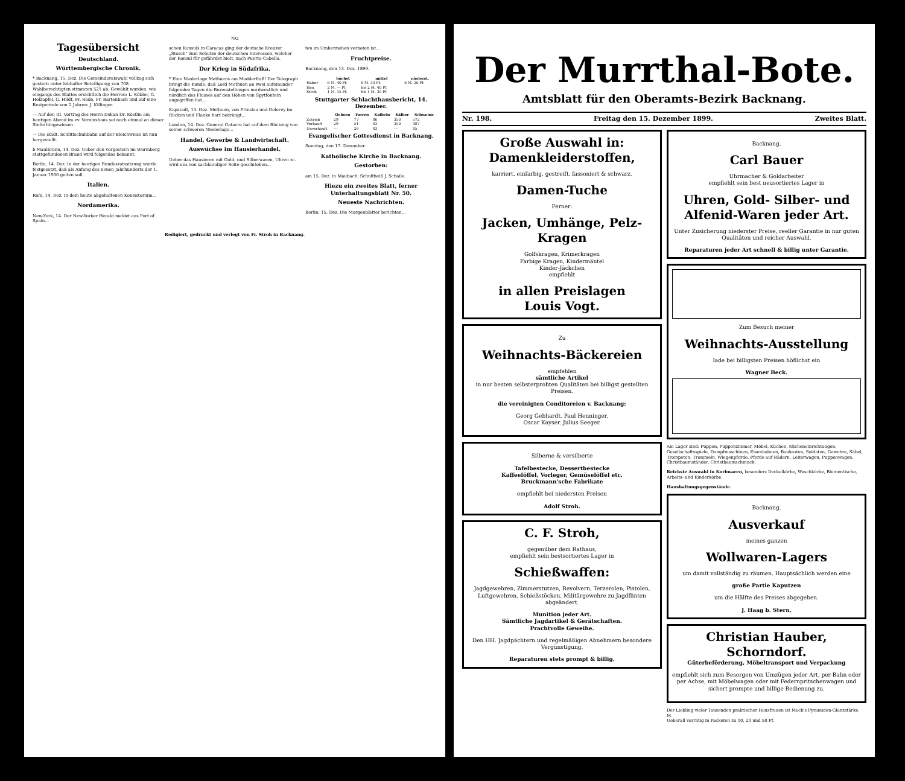792
Tagesübersicht
Deutschland.
Württembergische Chronik.
* Backnang, 15. Dez. Die Gemeinderatswahl vollzog sich gestern unter lebhafter Beteiligung; von 708 Wahlberechtigten stimmten 521 ab. Gewählt wurden, wie eingangs des Blattes ersichtlich die Herren: L. Kübler, G. Holzapfel, G. Hildt, Fr. Rode, Fr. Bartenbach und auf eine Restperiode von 2 Jahren: J. Killinger.
— Auf den III. Vortrag des Herrn Dekan Dr. Köstlin am heutigen Abend im ev. Vereinshaus sei noch einmal an dieser Stelle hingewiesen.
— Die städt. Schlittschuhbahn auf der Bleichwiese ist nun hergestellt.
b Maulbronn, 14. Dez. Ueber den vorgestern im Wurmberg stattgefundenen Brand wird folgendes bekannt.
Berlin, 14. Dez. In der heutigen Bundesratssitzung wurde festgesetzt, daß als Anfang des neuen Jahrhunderts der 1. Januar 1900 gelten soll.
Italien.
Rom, 14. Dez. In dem heute abgehaltenen Konsistorium...
Nordamerika.
New-York, 14. Der New-Yorker Herald meldet aus Port of Spain...
schen Konsuls in Caracas ging der deutsche Kreuzer „Stosch" zum Schutze der deutschen Interessen, welcher der Konsul für gefährdet hielt, nach Puerto-Cabello.
Der Krieg in Südafrika.
* Eine Niederlage Methuens am Modderfluß! Der Telegraph bringt die Kunde, daß Lord Methuen an zwei aufeinander folgenden Tagen die Burenstellungen nordwestlich und nördlich des Flusses auf den Höhen von Spytfontein angegriffen hat...
Kapstadt, 13. Dez. Methuen, von Prinsloo und Delorey im Rücken und Flanke hart bedrängt...
London, 14. Dez. General Gatacre hat auf dem Rückzug von seiner schweren Niederlage...
Handel, Gewerbe & Landwirtschaft.
Auswüchse im Hausierhandel.
Ueber das Hausieren mit Gold- und Silberwaren, Uhren zc. wird uns von sachkundiger Seite geschrieben...
ten im Umherziehen verboten ist...
Fruchtpreise.
Backnang, den 13. Dez. 1899.
| | höchst | mittel | niederst. |
| --- | --- | --- | --- |
| Haber | 6 M. 40 Pf. | 6 M. 33 Pf. | 6 M. 20 Pf. |
| Heu | 2 M. — Pf. | bis 2 M. 40 Pf. | |
| Stroh | 1 M. 15 Pf. | bis 1 M. 30 Pf. | |
Stuttgarter Schlachthausbericht, 14. Dezember.
| | Ochsen | Farren | Kalbeln | Kälber | Schweine |
| --- | --- | --- | --- | --- | --- |
| Zutrieb | 29 | 77 | 86 | 350 | 572 |
| Verkauft | 29 | 51 | 43 | 350 | 487 |
| Unverkauft | — | 26 | 43 | — | 85 |
Evangelischer Gottesdienst in Backnang.
Sonntag, den 17. Dezember.
Katholische Kirche in Backnang.
Gestorben:
am 15. Dez. in Maubach: Schultheiß J. Schaile.
Hiezu ein zweites Blatt, ferner Unterhaltungsblatt Nr. 50.
Neueste Nachrichten.
Berlin, 15. Dez. Die Morgenblätter berichten...
Redigiert, gedruckt und verlegt von Fr. Stroh in Backnang.
Der Murrthal-Bote.
Amtsblatt für den Oberamts-Bezirk Backnang.
Nr. 198. Freitag den 15. Dezember 1899. Zweites Blatt.
Große Auswahl in:
Damenkleiderstoffen,
karriert, einfarbig, gestreift, fassoniert & schwarz.
Damen-Tuche
Ferner:
Jacken, Umhänge, Pelz-Kragen
Golfskragen, Krimerkragen
Farbige Kragen, Kindermäntel
Kinder-Jäckchen
empfiehlt
in allen Preislagen
Louis Vogt.
Zu
Weihnachts-Bäckereien
empfehlen
sämtliche Artikel
in nur besten selbsterprobten Qualitäten bei billigst gestellten Preisen.
die vereinigten Conditoreien v. Backnang:
Georg Gebhardt. Paul Henninger.
Oscar Kayser. Julius Seeger.
Silberne & versilberte
Tafelbestecke, Dessertbestecke
Kaffeelöffel, Vorleger, Gemüselöffel etc.
Bruckmann'sche Fabrikate
empfiehlt bei niedersten Preisen
Adolf Stroh.
C. F. Stroh,
gegenüber dem Rathaus,
empfiehlt sein bestsortiertes Lager in
Schießwaffen:
Jagdgewehren, Zimmerstutzen, Revolvern, Terzerolen, Pistolen, Luftgewehren, Schießstöcken, Militärgewehre zu Jagdflinten abgeändert.
Munition jeder Art.
Sämtliche Jagdartikel & Gerätschaften.
Prachtvolle Geweihe.
Den HH. Jagdpächtern und regelmäßigen Abnehmern besondere Vergünstigung.
Reparaturen stets prompt & billig.
Backnang.
Carl Bauer
Uhrmacher & Goldarbeiter
empfiehlt sein best neusortiertes Lager in
Uhren, Gold- Silber- und Alfenid-Waren jeder Art.
Unter Zusicherung niederster Preise, reeller Garantie in nur guten Qualitäten und reicher Auswahl.
Reparaturen jeder Art schnell & billig unter Garantie.
Zum Besuch meiner
Weihnachts-Ausstellung
lade bei billigsten Preisen höflichst ein
Wagner Beck.
Am Lager sind: Puppen, Puppenzimmer, Möbel, Küchen, Kücheneinrichtungen, Gesellschaftsspiele, Dampfmaschinen, Eisenbahnen, Baukasten, Soldaten, Gewehre, Säbel, Trompeten, Trommeln, Wiegenpferde, Pferde auf Rädern, Leiterwagen, Puppenwagen, Christbaumständer, Christbaumschmuck.
Reichste Auswahl in Korbwaren, besonders Deckelkörbe, Waschkörbe, Blumentische, Arbeits- und Kinderkörbe.
Haushaltungsgegenstände.
Backnang.
Ausverkauf
meines ganzen
Wollwaren-Lagers
um damit vollständig zu räumen. Hauptsächlich werden eine
große Partie Kaputzen
um die Hälfte des Preises abgegeben.
J. Haag b. Stern.
Christian Hauber, Schorndorf.
Güterbeförderung, Möbeltransport und Verpackung
empfiehlt sich zum Besorgen von Umzügen jeder Art, per Bahn oder per Achse, mit Möbelwagen oder mit Federnpritschenwagen und sichert prompte und billige Bedienung zu.
Der Liebling vieler Tausenden praktischer Hausfrauen ist Mack's Pyramiden-Glanzstärke. M.
Ueberall vorrätig in Packeten zu 10, 20 und 50 Pf.